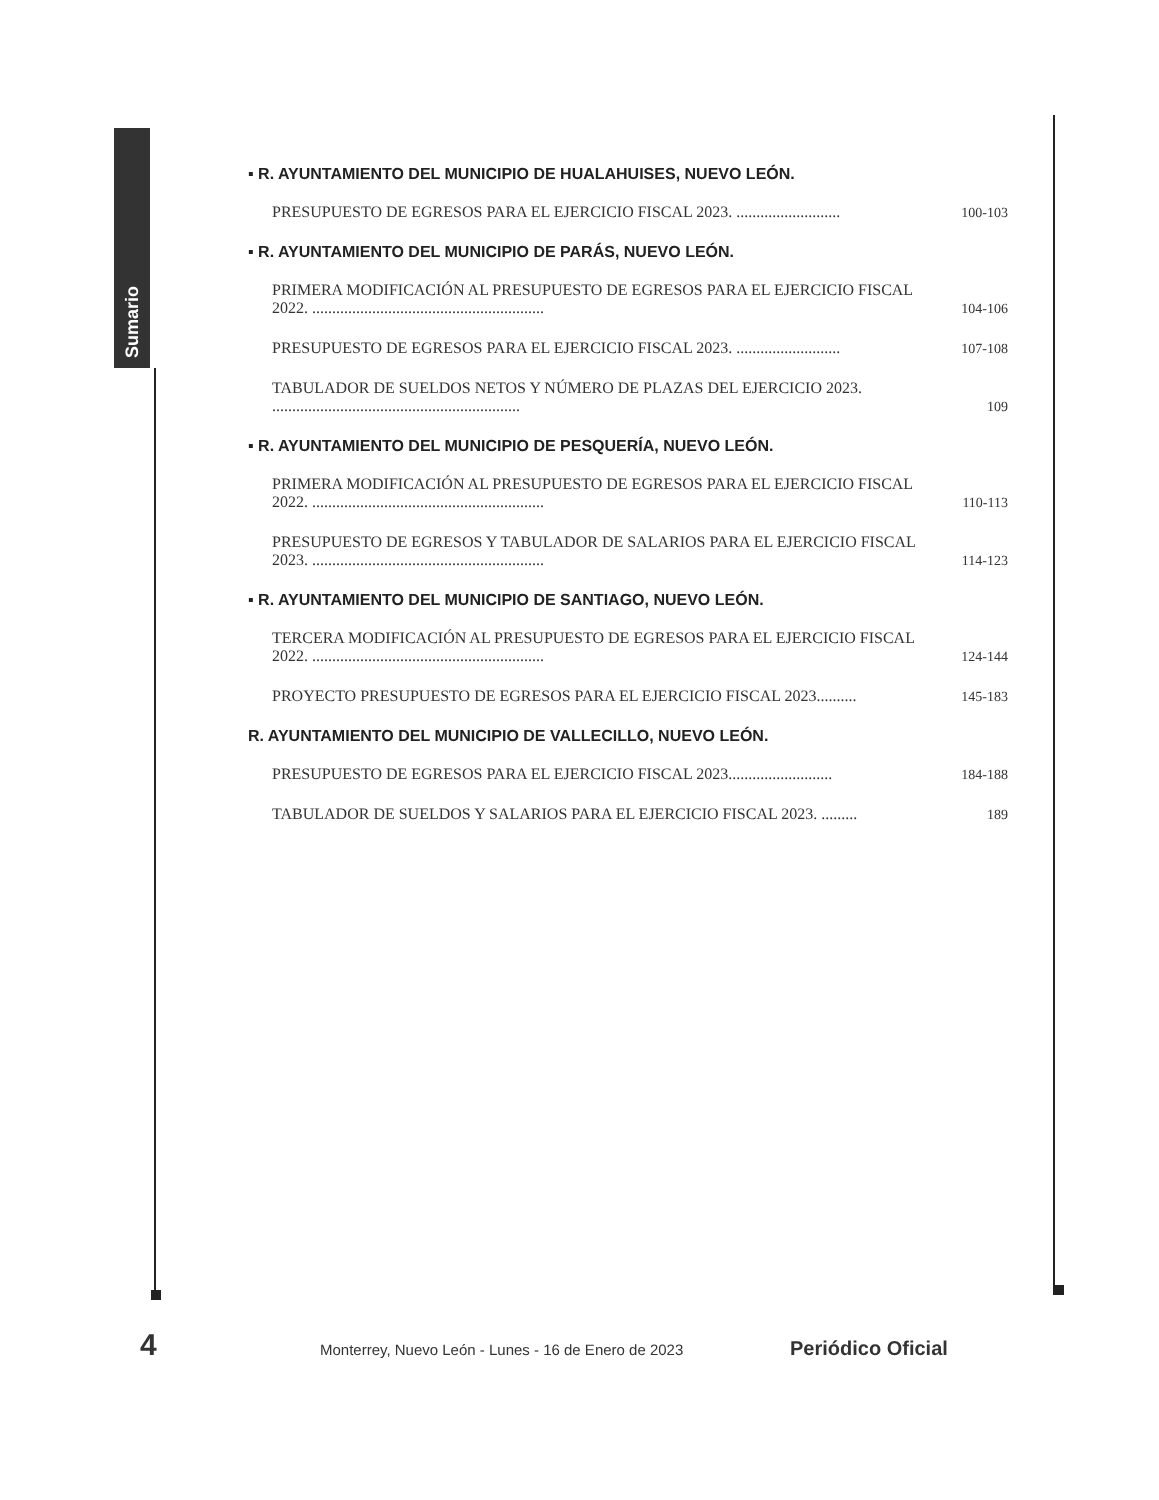Sumario
▪ R. AYUNTAMIENTO DEL MUNICIPIO DE HUALAHUISES, NUEVO LEÓN.
PRESUPUESTO DE EGRESOS PARA EL EJERCICIO FISCAL 2023. ..........................
100-103
▪ R. AYUNTAMIENTO DEL MUNICIPIO DE PARÁS, NUEVO LEÓN.
PRIMERA MODIFICACIÓN AL PRESUPUESTO DE EGRESOS PARA EL EJERCICIO FISCAL 2022. ..........................................................
104-106
PRESUPUESTO DE EGRESOS PARA EL EJERCICIO FISCAL 2023. ..........................
107-108
TABULADOR DE SUELDOS NETOS Y NÚMERO DE PLAZAS DEL EJERCICIO 2023. ..............................................................
109
▪ R. AYUNTAMIENTO DEL MUNICIPIO DE PESQUERÍA, NUEVO LEÓN.
PRIMERA MODIFICACIÓN AL PRESUPUESTO DE EGRESOS PARA EL EJERCICIO FISCAL 2022. ..........................................................
110-113
PRESUPUESTO DE EGRESOS Y TABULADOR DE SALARIOS PARA EL EJERCICIO FISCAL 2023. ..........................................................
114-123
▪ R. AYUNTAMIENTO DEL MUNICIPIO DE SANTIAGO, NUEVO LEÓN.
TERCERA MODIFICACIÓN AL PRESUPUESTO DE EGRESOS PARA EL EJERCICIO FISCAL 2022. ..........................................................
124-144
PROYECTO PRESUPUESTO DE EGRESOS PARA EL EJERCICIO FISCAL 2023..........
145-183
R. AYUNTAMIENTO DEL MUNICIPIO DE VALLECILLO, NUEVO LEÓN.
PRESUPUESTO DE EGRESOS PARA EL EJERCICIO FISCAL 2023..........................
184-188
TABULADOR DE SUELDOS Y SALARIOS PARA EL EJERCICIO FISCAL 2023. .........
189
4
Monterrey, Nuevo León - Lunes - 16 de Enero de 2023
Periódico Oficial